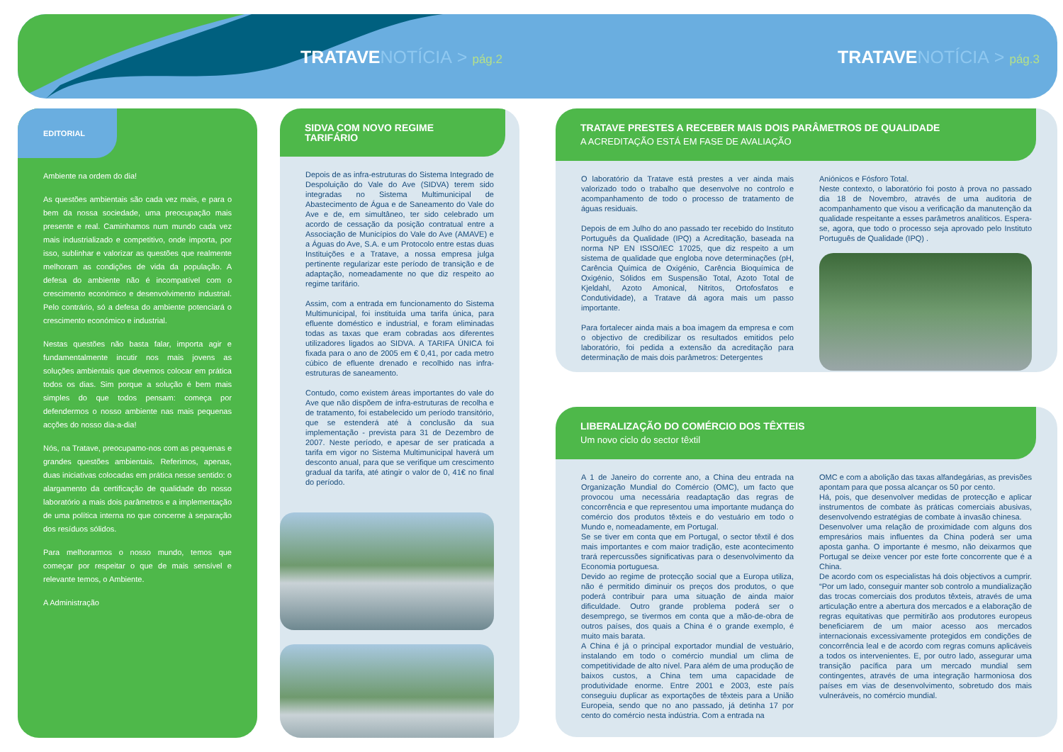TRATAVENOTÍCIA > pág.2 TRATAVENOTÍCIA > pág.3
EDITORIAL
Ambiente na ordem do dia!
As questões ambientais são cada vez mais, e para o bem da nossa sociedade, uma preocupação mais presente e real. Caminhamos num mundo cada vez mais industrializado e competitivo, onde importa, por isso, sublinhar e valorizar as questões que realmente melhoram as condições de vida da população. A defesa do ambiente não é incompatível com o crescimento económico e desenvolvimento industrial. Pelo contrário, só a defesa do ambiente potenciará o crescimento económico e industrial.
Nestas questões não basta falar, importa agir e fundamentalmente incutir nos mais jovens as soluções ambientais que devemos colocar em prática todos os dias. Sim porque a solução é bem mais simples do que todos pensam: começa por defendermos o nosso ambiente nas mais pequenas acções do nosso dia-a-dia!
Nós, na Tratave, preocupamo-nos com as pequenas e grandes questões ambientais. Referimos, apenas, duas iniciativas colocadas em prática nesse sentido: o alargamento da certificação de qualidade do nosso laboratório a mais dois parâmetros e a implementação de uma política interna no que concerne à separação dos resíduos sólidos.
Para melhorarmos o nosso mundo, temos que começar por respeitar o que de mais sensível e relevante temos, o Ambiente.
A Administração
SIDVA COM NOVO REGIME TARIFÁRIO
Depois de as infra-estruturas do Sistema Integrado de Despoluição do Vale do Ave (SIDVA) terem sido integradas no Sistema Multimunicipal de Abastecimento de Água e de Saneamento do Vale do Ave e de, em simultâneo, ter sido celebrado um acordo de cessação da posição contratual entre a Associação de Municípios do Vale do Ave (AMAVE) e a Águas do Ave, S.A. e um Protocolo entre estas duas Instituições e a Tratave, a nossa empresa julga pertinente regularizar este período de transição e de adaptação, nomeadamente no que diz respeito ao regime tarifário.
Assim, com a entrada em funcionamento do Sistema Multimunicipal, foi instituída uma tarifa única, para efluente doméstico e industrial, e foram eliminadas todas as taxas que eram cobradas aos diferentes utilizadores ligados ao SIDVA. A TARIFA ÚNICA foi fixada para o ano de 2005 em € 0,41, por cada metro cúbico de efluente drenado e recolhido nas infra-estruturas de saneamento.
Contudo, como existem áreas importantes do vale do Ave que não dispõem de infra-estruturas de recolha e de tratamento, foi estabelecido um período transitório, que se estenderá até à conclusão da sua implementação - prevista para 31 de Dezembro de 2007. Neste período, e apesar de ser praticada a tarifa em vigor no Sistema Multimunicipal haverá um desconto anual, para que se verifique um crescimento gradual da tarifa, até atingir o valor de 0, 41€ no final do período.
TRATAVE PRESTES A RECEBER MAIS DOIS PARÂMETROS DE QUALIDADE
A ACREDITAÇÃO ESTÁ EM FASE DE AVALIAÇÃO
O laboratório da Tratave está prestes a ver ainda mais valorizado todo o trabalho que desenvolve no controlo e acompanhamento de todo o processo de tratamento de águas residuais.
Depois de em Julho do ano passado ter recebido do Instituto Português da Qualidade (IPQ) a Acreditação, baseada na norma NP EN ISSO/IEC 17025, que diz respeito a um sistema de qualidade que engloba nove determinações (pH, Carência Química de Oxigénio, Carência Bioquímica de Oxigénio, Sólidos em Suspensão Total, Azoto Total de Kjeldahl, Azoto Amonical, Nitritos, Ortofosfatos e Condutividade), a Tratave dá agora mais um passo importante.
Para fortalecer ainda mais a boa imagem da empresa e com o objectivo de credibilizar os resultados emitidos pelo laboratório, foi pedida a extensão da acreditação para determinação de mais dois parâmetros: Detergentes
Aniónicos e Fósforo Total.
Neste contexto, o laboratório foi posto à prova no passado dia 18 de Novembro, através de uma auditoria de acompanhamento que visou a verificação da manutenção da qualidade respeitante a esses parâmetros analíticos. Espera-se, agora, que todo o processo seja aprovado pelo Instituto Português de Qualidade (IPQ) .
LIBERALIZAÇÃO DO COMÉRCIO DOS TÊXTEIS
Um novo ciclo do sector têxtil
A 1 de Janeiro do corrente ano, a China deu entrada na Organização Mundial do Comércio (OMC), um facto que provocou uma necessária readaptação das regras de concorrência e que representou uma importante mudança do comércio dos produtos têxteis e do vestuário em todo o Mundo e, nomeadamente, em Portugal.
Se se tiver em conta que em Portugal, o sector têxtil é dos mais importantes e com maior tradição, este acontecimento trará repercussões significativas para o desenvolvimento da Economia portuguesa.
Devido ao regime de protecção social que a Europa utiliza, não é permitido diminuir os preços dos produtos, o que poderá contribuir para uma situação de ainda maior dificuldade. Outro grande problema poderá ser o desemprego, se tivermos em conta que a mão-de-obra de outros países, dos quais a China é o grande exemplo, é muito mais barata.
A China é já o principal exportador mundial de vestuário, instalando em todo o comércio mundial um clima de competitividade de alto nível. Para além de uma produção de baixos custos, a China tem uma capacidade de produtividade enorme. Entre 2001 e 2003, este país conseguiu duplicar as exportações de têxteis para a União Europeia, sendo que no ano passado, já detinha 17 por cento do comércio nesta indústria. Com a entrada na
OMC e com a abolição das taxas alfandegárias, as previsões apontam para que possa alcançar os 50 por cento.
Há, pois, que desenvolver medidas de protecção e aplicar instrumentos de combate às práticas comerciais abusivas, desenvolvendo estratégias de combate à invasão chinesa.
Desenvolver uma relação de proximidade com alguns dos empresários mais influentes da China poderá ser uma aposta ganha. O importante é mesmo, não deixarmos que Portugal se deixe vencer por este forte concorrente que é a China.
De acordo com os especialistas há dois objectivos a cumprir. “Por um lado, conseguir manter sob controlo a mundialização das trocas comerciais dos produtos têxteis, através de uma articulação entre a abertura dos mercados e a elaboração de regras equitativas que permitirão aos produtores europeus beneficiarem de um maior acesso aos mercados internacionais excessivamente protegidos em condições de concorrência leal e de acordo com regras comuns aplicáveis a todos os intervenientes. E, por outro lado, assegurar uma transição pacífica para um mercado mundial sem contingentes, através de uma integração harmoniosa dos países em vias de desenvolvimento, sobretudo dos mais vulneráveis, no comércio mundial.